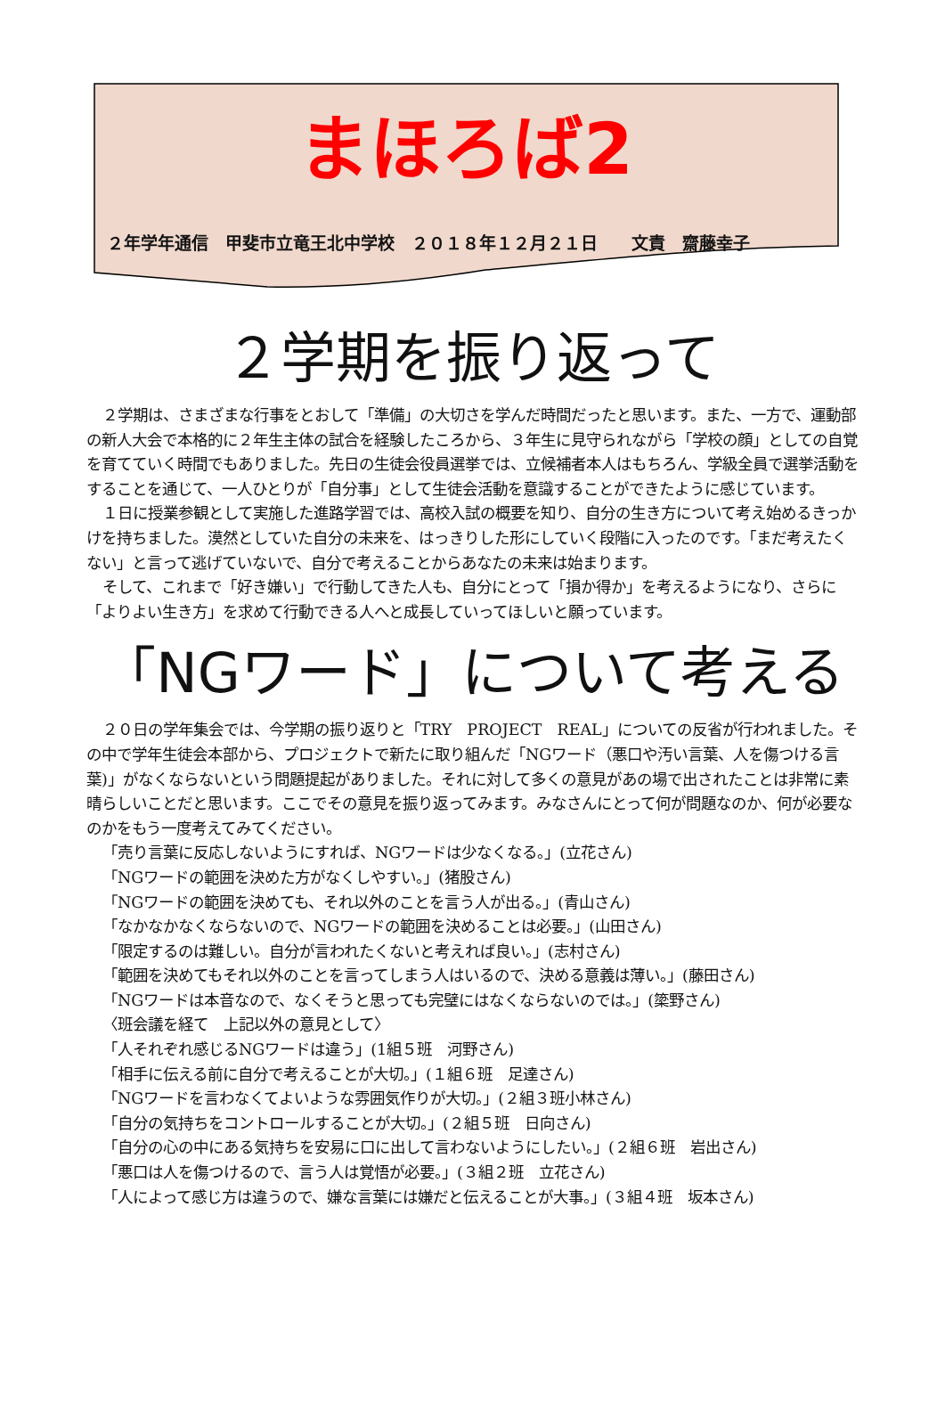まほろば2
２年学年通信　甲斐市立竜王北中学校　２０１８年１２月２１日　　文責　齋藤幸子
２学期を振り返って
２学期は、さまざまな行事をとおして「準備」の大切さを学んだ時間だったと思います。また、一方で、運動部の新人大会で本格的に２年生主体の試合を経験したころから、３年生に見守られながら「学校の顔」としての自覚を育てていく時間でもありました。先日の生徒会役員選挙では、立候補者本人はもちろん、学級全員で選挙活動をすることを通じて、一人ひとりが「自分事」として生徒会活動を意識することができたように感じています。
１日に授業参観として実施した進路学習では、高校入試の概要を知り、自分の生き方について考え始めるきっかけを持ちました。漠然としていた自分の未来を、はっきりした形にしていく段階に入ったのです。「まだ考えたくない」と言って逃げていないで、自分で考えることからあなたの未来は始まります。
そして、これまで「好き嫌い」で行動してきた人も、自分にとって「損か得か」を考えるようになり、さらに「よりよい生き方」を求めて行動できる人へと成長していってほしいと願っています。
「NGワード」について考える
２０日の学年集会では、今学期の振り返りと「TRY　PROJECT　REAL」についての反省が行われました。その中で学年生徒会本部から、プロジェクトで新たに取り組んだ「NGワード（悪口や汚い言葉、人を傷つける言葉)」がなくならないという問題提起がありました。それに対して多くの意見があの場で出されたことは非常に素晴らしいことだと思います。ここでその意見を振り返ってみます。みなさんにとって何が問題なのか、何が必要なのかをもう一度考えてみてください。
「売り言葉に反応しないようにすれば、NGワードは少なくなる。」(立花さん)
「NGワードの範囲を決めた方がなくしやすい。」(猪股さん)
「NGワードの範囲を決めても、それ以外のことを言う人が出る。」(青山さん)
「なかなかなくならないので、NGワードの範囲を決めることは必要。」(山田さん)
「限定するのは難しい。自分が言われたくないと考えれば良い。」(志村さん)
「範囲を決めてもそれ以外のことを言ってしまう人はいるので、決める意義は薄い。」(藤田さん)
「NGワードは本音なので、なくそうと思っても完璧にはなくならないのでは。」(簗野さん)
〈班会議を経て　上記以外の意見として〉
「人それぞれ感じるNGワードは違う」(1組５班　河野さん)
「相手に伝える前に自分で考えることが大切。」(１組６班　足達さん)
「NGワードを言わなくてよいような雰囲気作りが大切。」(２組３班小林さん)
「自分の気持ちをコントロールすることが大切。」(２組５班　日向さん)
「自分の心の中にある気持ちを安易に口に出して言わないようにしたい。」(２組６班　岩出さん)
「悪口は人を傷つけるので、言う人は覚悟が必要。」(３組２班　立花さん)
「人によって感じ方は違うので、嫌な言葉には嫌だと伝えることが大事。」(３組４班　坂本さん)